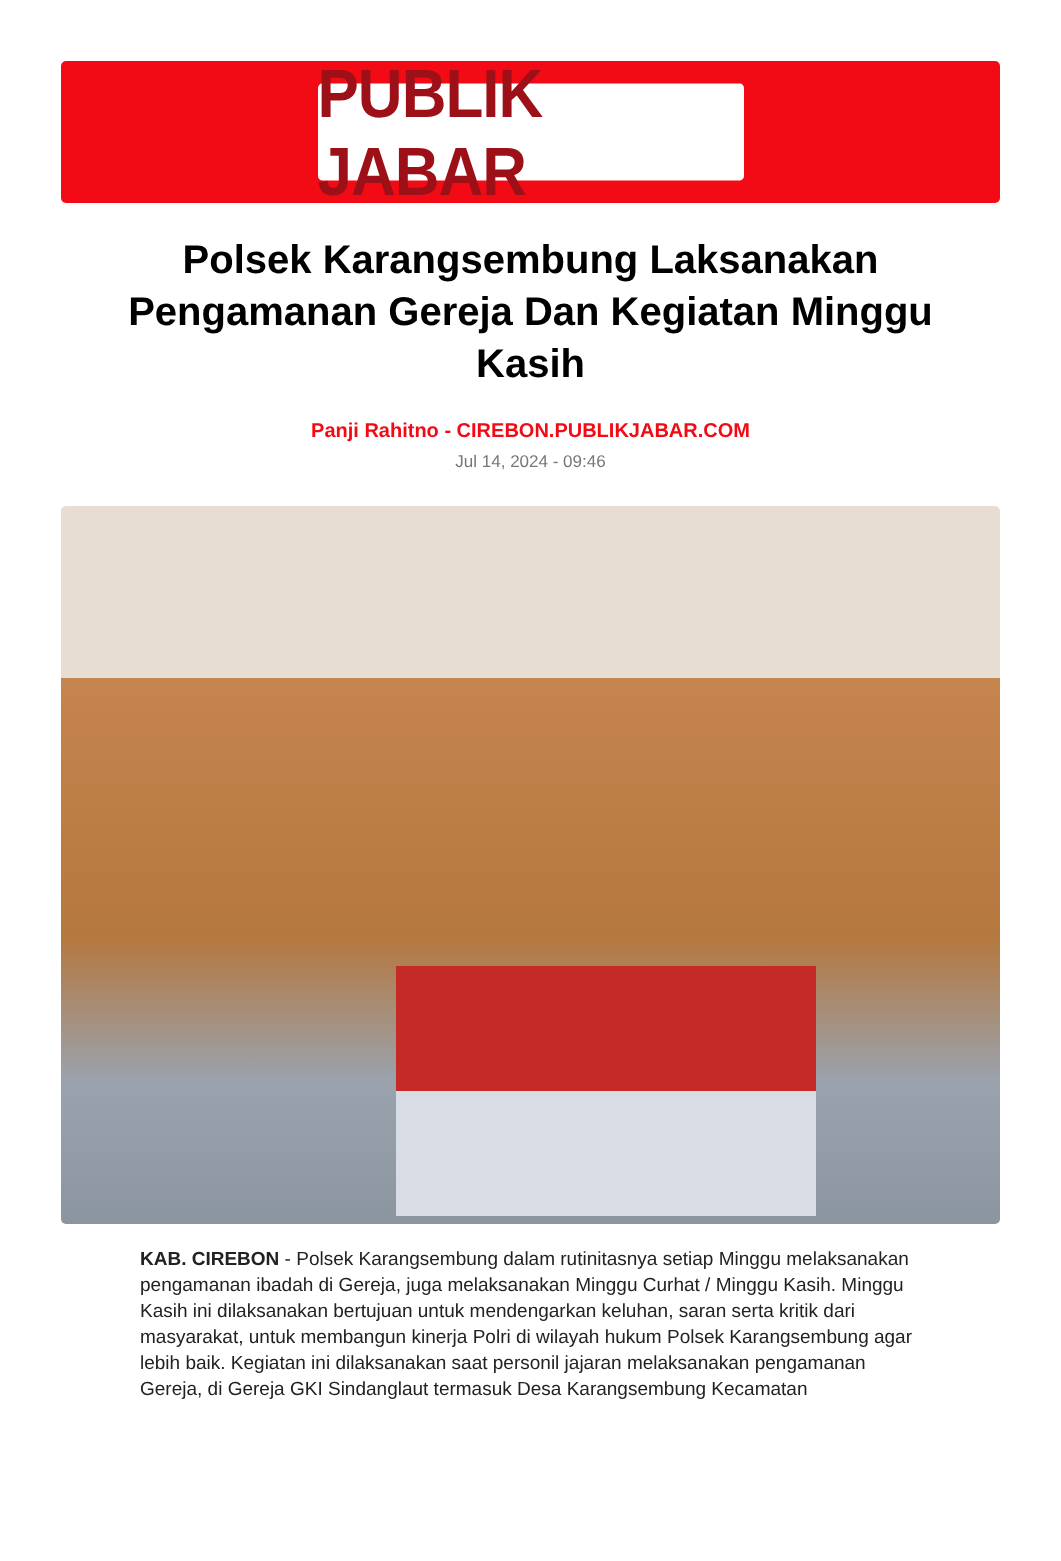PUBLIK JABAR
Polsek Karangsembung Laksanakan Pengamanan Gereja Dan Kegiatan Minggu Kasih
Panji Rahitno - CIREBON.PUBLIKJABAR.COM
Jul 14, 2024 - 09:46
KAB. CIREBON - Polsek Karangsembung dalam rutinitasnya setiap Minggu melaksanakan pengamanan ibadah di Gereja, juga melaksanakan Minggu Curhat / Minggu Kasih. Minggu Kasih ini dilaksanakan bertujuan untuk mendengarkan keluhan, saran serta kritik dari masyarakat, untuk membangun kinerja Polri di wilayah hukum Polsek Karangsembung agar lebih baik. Kegiatan ini dilaksanakan saat personil jajaran melaksanakan pengamanan Gereja, di Gereja GKI Sindanglaut termasuk Desa Karangsembung Kecamatan